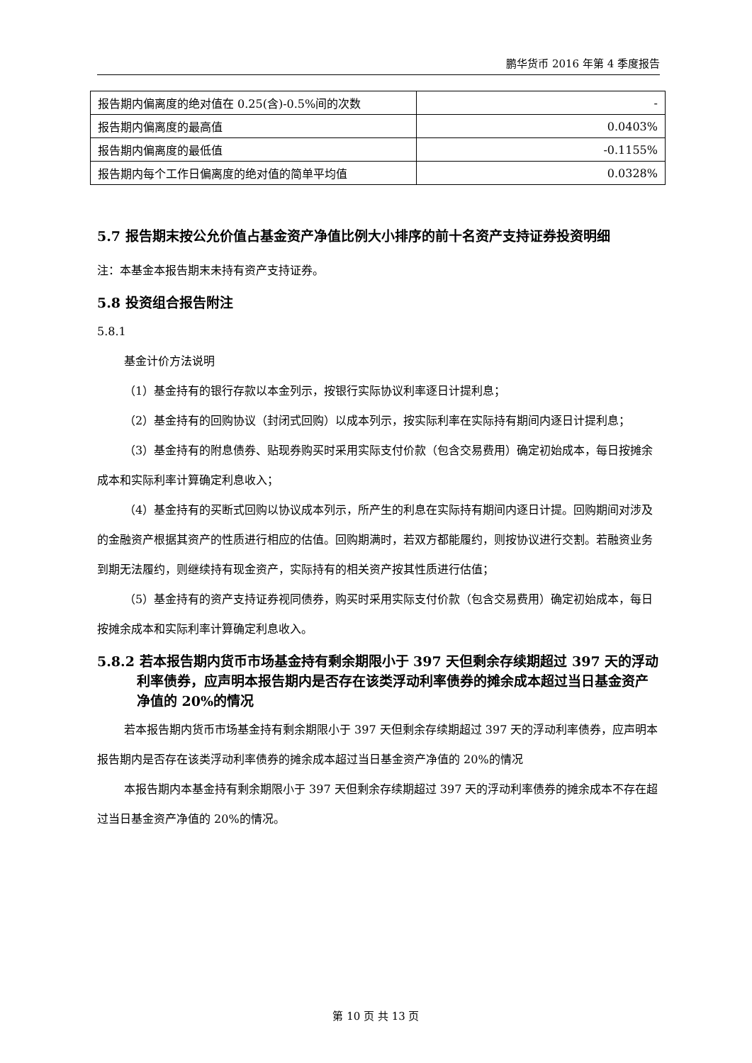鹏华货币 2016 年第 4 季度报告
| 报告期内偏离度的绝对值在 0.25(含)-0.5%间的次数 | - |
| 报告期内偏离度的最高值 | 0.0403% |
| 报告期内偏离度的最低值 | -0.1155% |
| 报告期内每个工作日偏离度的绝对值的简单平均值 | 0.0328% |
5.7 报告期末按公允价值占基金资产净值比例大小排序的前十名资产支持证券投资明细
注：本基金本报告期末未持有资产支持证券。
5.8 投资组合报告附注
5.8.1
基金计价方法说明
（1）基金持有的银行存款以本金列示，按银行实际协议利率逐日计提利息；
（2）基金持有的回购协议（封闭式回购）以成本列示，按实际利率在实际持有期间内逐日计提利息；
（3）基金持有的附息债券、贴现券购买时采用实际支付价款（包含交易费用）确定初始成本，每日按摊余成本和实际利率计算确定利息收入；
（4）基金持有的买断式回购以协议成本列示，所产生的利息在实际持有期间内逐日计提。回购期间对涉及的金融资产根据其资产的性质进行相应的估值。回购期满时，若双方都能履约，则按协议进行交割。若融资业务到期无法履约，则继续持有现金资产，实际持有的相关资产按其性质进行估值；
（5）基金持有的资产支持证券视同债券，购买时采用实际支付价款（包含交易费用）确定初始成本，每日按摊余成本和实际利率计算确定利息收入。
5.8.2 若本报告期内货币市场基金持有剩余期限小于 397 天但剩余存续期超过 397 天的浮动利率债券，应声明本报告期内是否存在该类浮动利率债券的摊余成本超过当日基金资产净值的 20%的情况
若本报告期内货币市场基金持有剩余期限小于 397 天但剩余存续期超过 397 天的浮动利率债券，应声明本报告期内是否存在该类浮动利率债券的摊余成本超过当日基金资产净值的 20%的情况
本报告期内本基金持有剩余期限小于 397 天但剩余存续期超过 397 天的浮动利率债券的摊余成本不存在超过当日基金资产净值的 20%的情况。
第 10 页 共 13 页